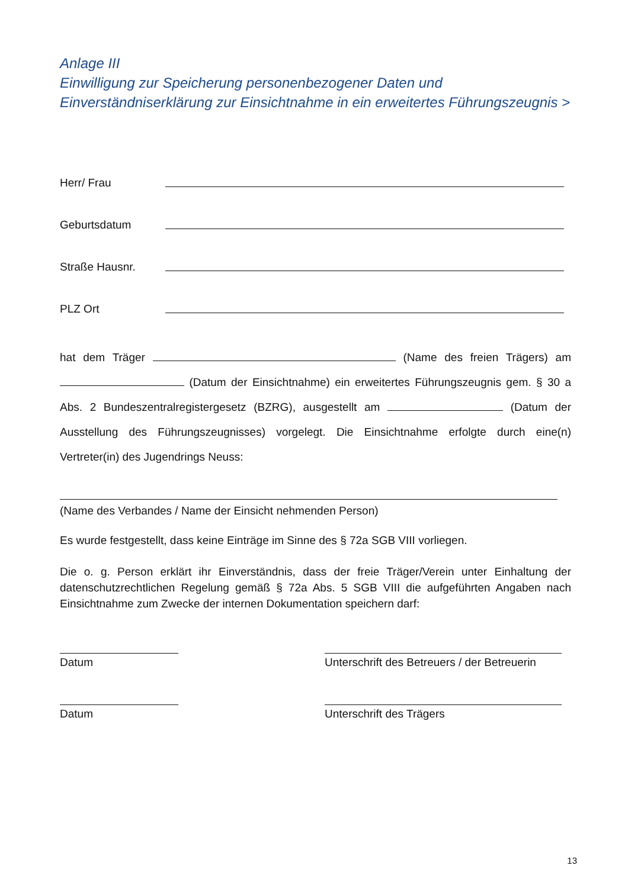Anlage III
Einwilligung zur Speicherung personenbezogener Daten und
Einverständniserklärung zur Einsichtnahme in ein erweitertes Führungszeugnis >
Herr/ Frau
Geburtsdatum
Straße Hausnr.
PLZ Ort
hat dem Träger (Name des freien Trägers) am (Datum der Einsichtnahme) ein erweitertes Führungszeugnis gem. § 30 a Abs. 2 Bundeszentralregistergesetz (BZRG), ausgestellt am (Datum der Ausstellung des Führungszeugnisses) vorgelegt. Die Einsichtnahme erfolgte durch eine(n) Vertreter(in) des Jugendrings Neuss:
(Name des Verbandes / Name der Einsicht nehmenden Person)
Es wurde festgestellt, dass keine Einträge im Sinne des § 72a SGB VIII vorliegen.
Die o. g. Person erklärt ihr Einverständnis, dass der freie Träger/Verein unter Einhaltung der datenschutzrechtlichen Regelung gemäß § 72a Abs. 5 SGB VIII die aufgeführten Angaben nach Einsichtnahme zum Zwecke der internen Dokumentation speichern darf:
Datum Unterschrift des Betreuers / der Betreuerin
Datum Unterschrift des Trägers
13